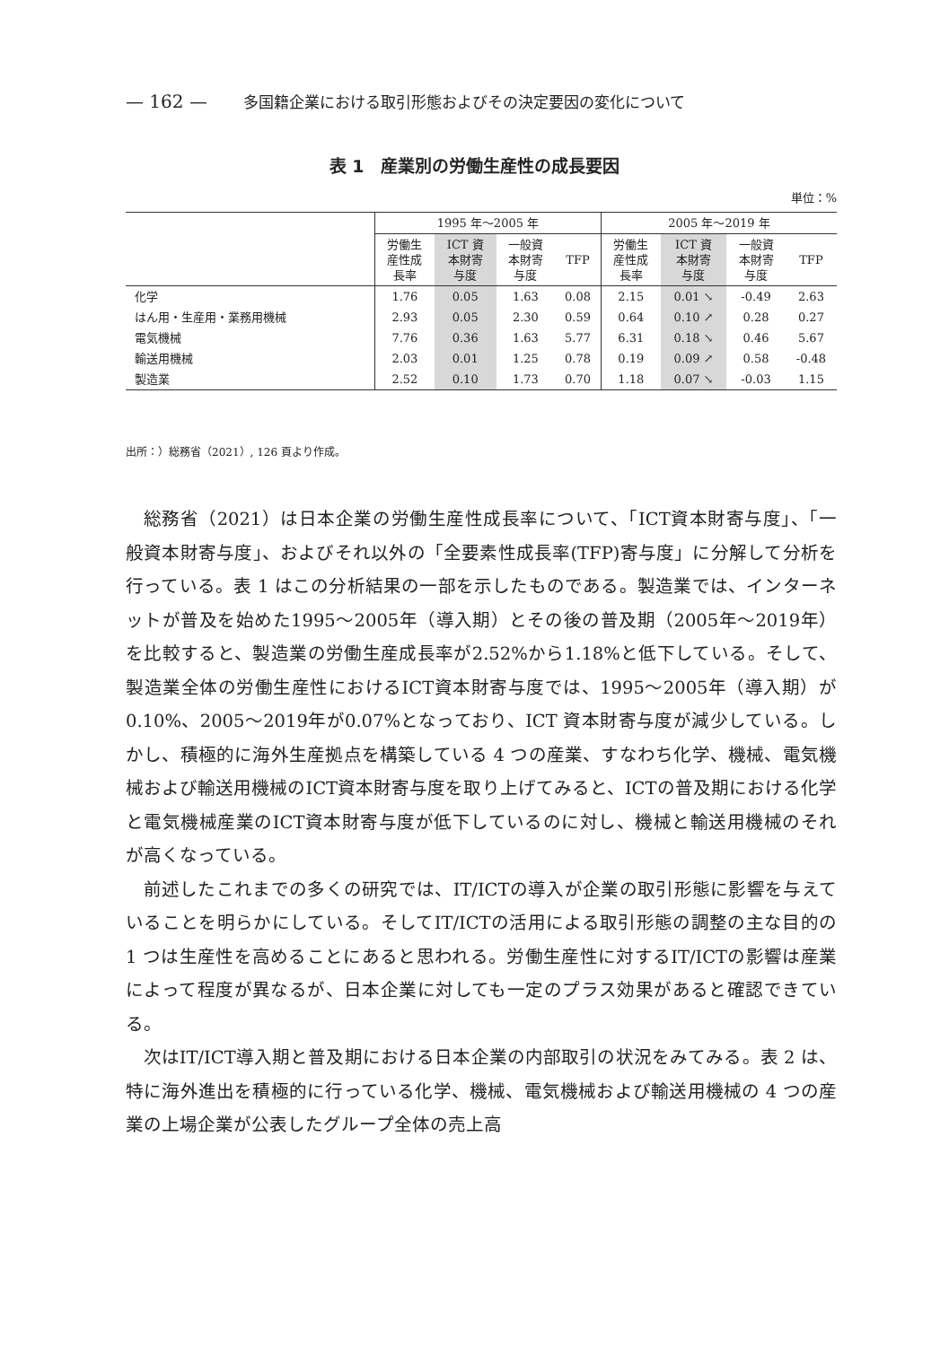— 162 — 多国籍企業における取引形態およびその決定要因の変化について
表 1　産業別の労働生産性の成長要因
単位：%
| | 1995 年～2005 年 | | | | 2005 年～2019 年 | | | |
| --- | --- | --- | --- | --- | --- | --- | --- | --- |
| | 労働生 産性成 長率 | ICT 資 本財寄 与度 | 一般資 本財寄 与度 | TFP | 労働生 産性成 長率 | ICT 資 本財寄 与度 | 一般資 本財寄 与度 | TFP |
| 化学 | 1.76 | 0.05 | 1.63 | 0.08 | 2.15 | 0.01 ↘ | -0.49 | 2.63 |
| はん用・生産用・業務用機械 | 2.93 | 0.05 | 2.30 | 0.59 | 0.64 | 0.10 ↗ | 0.28 | 0.27 |
| 電気機械 | 7.76 | 0.36 | 1.63 | 5.77 | 6.31 | 0.18 ↘ | 0.46 | 5.67 |
| 輸送用機械 | 2.03 | 0.01 | 1.25 | 0.78 | 0.19 | 0.09 ↗ | 0.58 | -0.48 |
| 製造業 | 2.52 | 0.10 | 1.73 | 0.70 | 1.18 | 0.07 ↘ | -0.03 | 1.15 |
出所：）総務省（2021）, 126 頁より作成。
総務省（2021）は日本企業の労働生産性成長率について、「ICT資本財寄与度」、「一般資本財寄与度」、およびそれ以外の「全要素性成長率(TFP)寄与度」に分解して分析を行っている。表 1 はこの分析結果の一部を示したものである。製造業では、インターネットが普及を始めた1995～2005年（導入期）とその後の普及期（2005年～2019年）を比較すると、製造業の労働生産成長率が2.52%から1.18%と低下している。そして、製造業全体の労働生産性におけるICT資本財寄与度では、1995～2005年（導入期）が0.10%、2005～2019年が0.07%となっており、ICT 資本財寄与度が減少している。しかし、積極的に海外生産拠点を構築している 4 つの産業、すなわち化学、機械、電気機械および輸送用機械のICT資本財寄与度を取り上げてみると、ICTの普及期における化学と電気機械産業のICT資本財寄与度が低下しているのに対し、機械と輸送用機械のそれが高くなっている。
前述したこれまでの多くの研究では、IT/ICTの導入が企業の取引形態に影響を与えていることを明らかにしている。そしてIT/ICTの活用による取引形態の調整の主な目的の 1 つは生産性を高めることにあると思われる。労働生産性に対するIT/ICTの影響は産業によって程度が異なるが、日本企業に対しても一定のプラス効果があると確認できている。
次はIT/ICT導入期と普及期における日本企業の内部取引の状況をみてみる。表 2 は、特に海外進出を積極的に行っている化学、機械、電気機械および輸送用機械の 4 つの産業の上場企業が公表したグループ全体の売上高